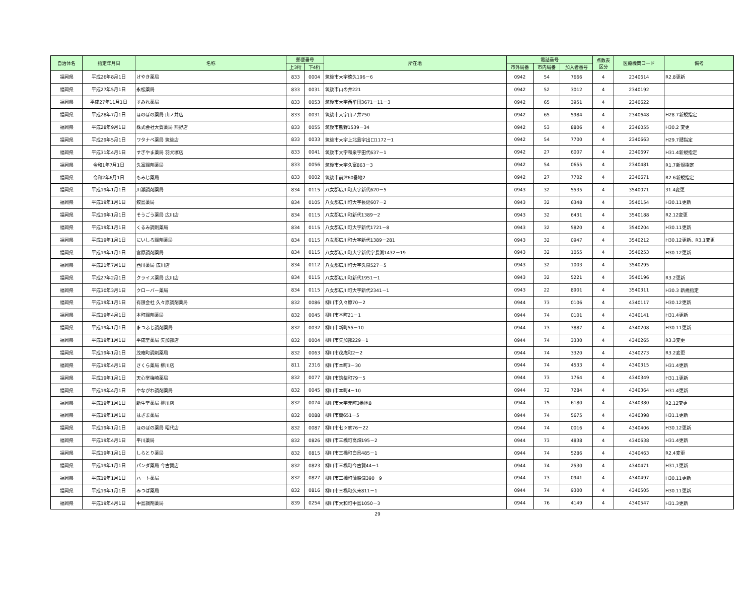| 自治体名 | 指定年月日 | 名称 | 郵便番号 | | 所在地 | 電話番号 | | | 点数表 区分 | 医療機関コード | 備考 |
| --- | --- | --- | --- | --- | --- | --- | --- | --- | --- | --- | --- |
| | | | 上3桁 | 下4桁 | | 市外局番 | 市内局番 | 加入者番号 | | | |
| 福岡県 | 平成26年8月1日 | けやき薬局 | 833 | 0004 | 筑後市大字徳久196－6 | 0942 | 54 | 7666 | 4 | 2340614 | R2.8更新 |
| 福岡県 | 平成27年5月1日 | 永松薬局 | 833 | 0031 | 筑後市山の井221 | 0942 | 52 | 3012 | 4 | 2340192 | |
| 福岡県 | 平成27年11月1日 | すみれ薬局 | 833 | 0053 | 筑後市大字西牟田3671－11－3 | 0942 | 65 | 3951 | 4 | 2340622 | |
| 福岡県 | 平成28年7月1日 | ほのぼの薬局 山ノ井店 | 833 | 0031 | 筑後市大字山ノ井750 | 0942 | 65 | 5984 | 4 | 2340648 | H28.7新規指定 |
| 福岡県 | 平成28年9月1日 | 株式会社大賀薬局 熊野店 | 833 | 0055 | 筑後市熊野1539－34 | 0942 | 53 | 8806 | 4 | 2346055 | H30.2 変更 |
| 福岡県 | 平成29年5月1日 | ワタナベ薬局 筑後店 | 833 | 0033 | 筑後市大字上北島字出口1172－1 | 0942 | 54 | 7700 | 4 | 2340663 | H29.7遡指定 |
| 福岡県 | 平成31年4月1日 | すぎやま薬局 羽犬塚店 | 833 | 0041 | 筑後市大字和泉字田代637－1 | 0942 | 27 | 6007 | 4 | 2340697 | H31.4新規指定 |
| 福岡県 | 令和1年7月1日 | 久富調剤薬局 | 833 | 0056 | 筑後市大字久富863－3 | 0942 | 54 | 0655 | 4 | 2340481 | R1.7新規指定 |
| 福岡県 | 令和2年6月1日 | もみじ薬局 | 833 | 0002 | 筑後市前津60番地2 | 0942 | 27 | 7702 | 4 | 2340671 | R2.6新規指定 |
| 福岡県 | 平成19年1月1日 | 川瀬調剤薬局 | 834 | 0115 | 八女郡広川町大字新代620－5 | 0943 | 32 | 5535 | 4 | 3540071 | 31.4変更 |
| 福岡県 | 平成19年1月1日 | 鮫島薬局 | 834 | 0105 | 八女郡広川町大字長延607－2 | 0943 | 32 | 6348 | 4 | 3540154 | H30.11更新 |
| 福岡県 | 平成19年1月1日 | そうごう薬局 広川店 | 834 | 0115 | 八女郡広川町新代1389－2 | 0943 | 32 | 6431 | 4 | 3540188 | R2.12変更 |
| 福岡県 | 平成19年1月1日 | くるみ調剤薬局 | 834 | 0115 | 八女郡広川町大字新代1721－8 | 0943 | 32 | 5820 | 4 | 3540204 | H30.11更新 |
| 福岡県 | 平成19年1月1日 | にいしろ調剤薬局 | 834 | 0115 | 八女郡広川町大字新代1389－281 | 0943 | 32 | 0947 | 4 | 3540212 | H30.12更新、R3.1変更 |
| 福岡県 | 平成19年1月1日 | 宮原調剤薬局 | 834 | 0115 | 八女郡広川町大字新代字長渕1432－19 | 0943 | 32 | 1055 | 4 | 3540253 | H30.12更新 |
| 福岡県 | 平成21年7月1日 | 西川薬局 広川店 | 834 | 0112 | 八女郡広川町大字久泉527－5 | 0943 | 32 | 1003 | 4 | 3540295 | |
| 福岡県 | 平成27年2月1日 | クライス薬局 広川店 | 834 | 0115 | 八女郡広川町新代1951－1 | 0943 | 32 | 5221 | 4 | 3540196 | R3.2更新 |
| 福岡県 | 平成30年3月1日 | クローバー薬局 | 834 | 0115 | 八女郡広川町大字新代2341－1 | 0943 | 22 | 8901 | 4 | 3540311 | H30.3 新規指定 |
| 福岡県 | 平成19年1月1日 | 有限会社 久々原調剤薬局 | 832 | 0086 | 柳川市久々原70－2 | 0944 | 73 | 0106 | 4 | 4340117 | H30.12更新 |
| 福岡県 | 平成19年4月1日 | 本町調剤薬局 | 832 | 0045 | 柳川市本町21－1 | 0944 | 74 | 0101 | 4 | 4340141 | H31.4更新 |
| 福岡県 | 平成19年1月1日 | まつふじ調剤薬局 | 832 | 0032 | 柳川市新町55－10 | 0944 | 73 | 3887 | 4 | 4340208 | H30.11更新 |
| 福岡県 | 平成19年1月1日 | 平成堂薬局 矢加部店 | 832 | 0004 | 柳川市矢加部229－1 | 0944 | 74 | 3330 | 4 | 4340265 | R3.3変更 |
| 福岡県 | 平成19年1月1日 | 茂庵町調剤薬局 | 832 | 0063 | 柳川市茂庵町2－2 | 0944 | 74 | 3320 | 4 | 4340273 | R3.2変更 |
| 福岡県 | 平成19年4月1日 | さくら薬局 柳川店 | 811 | 2316 | 柳川市本町3－30 | 0944 | 74 | 4533 | 4 | 4340315 | H31.4更新 |
| 福岡県 | 平成19年1月1日 | 天心堂梅崎薬局 | 832 | 0077 | 柳川市筑紫町79－5 | 0944 | 73 | 1764 | 4 | 4340349 | H31.1更新 |
| 福岡県 | 平成19年4月1日 | やながわ調剤薬局 | 832 | 0045 | 柳川市本町4－10 | 0944 | 72 | 7284 | 4 | 4340364 | H31.4更新 |
| 福岡県 | 平成19年1月1日 | 新生堂薬局 柳川店 | 832 | 0074 | 柳川市大字元町3番地8 | 0944 | 75 | 6180 | 4 | 4340380 | R2.12変更 |
| 福岡県 | 平成19年1月1日 | はざま薬局 | 832 | 0088 | 柳川市間651－5 | 0944 | 74 | 5675 | 4 | 4340398 | H31.1更新 |
| 福岡県 | 平成19年1月1日 | ほのぼの薬局 昭代店 | 832 | 0087 | 柳川市七ツ家76－22 | 0944 | 74 | 0016 | 4 | 4340406 | H30.12更新 |
| 福岡県 | 平成19年4月1日 | 平川薬局 | 832 | 0826 | 柳川市三橋町高畑195－2 | 0944 | 73 | 4838 | 4 | 4340638 | H31.4更新 |
| 福岡県 | 平成19年1月1日 | しらとり薬局 | 832 | 0815 | 柳川市三橋町白鳥485－1 | 0944 | 74 | 5286 | 4 | 4340463 | R2.4変更 |
| 福岡県 | 平成19年1月1日 | パンダ薬局 今古賀店 | 832 | 0823 | 柳川市三橋町今古賀44－1 | 0944 | 74 | 2530 | 4 | 4340471 | H31,1更新 |
| 福岡県 | 平成19年1月1日 | ハート薬局 | 832 | 0827 | 柳川市三橋町蒲船津390－9 | 0944 | 73 | 0941 | 4 | 4340497 | H30.11更新 |
| 福岡県 | 平成19年1月1日 | みつば薬局 | 832 | 0816 | 柳川市三橋町久末811－1 | 0944 | 74 | 9300 | 4 | 4340505 | H30.11更新 |
| 福岡県 | 平成19年4月1日 | 中島調剤薬局 | 839 | 0254 | 柳川市大和町中島1050－3 | 0944 | 76 | 4149 | 4 | 4340547 | H31.3更新 |
29